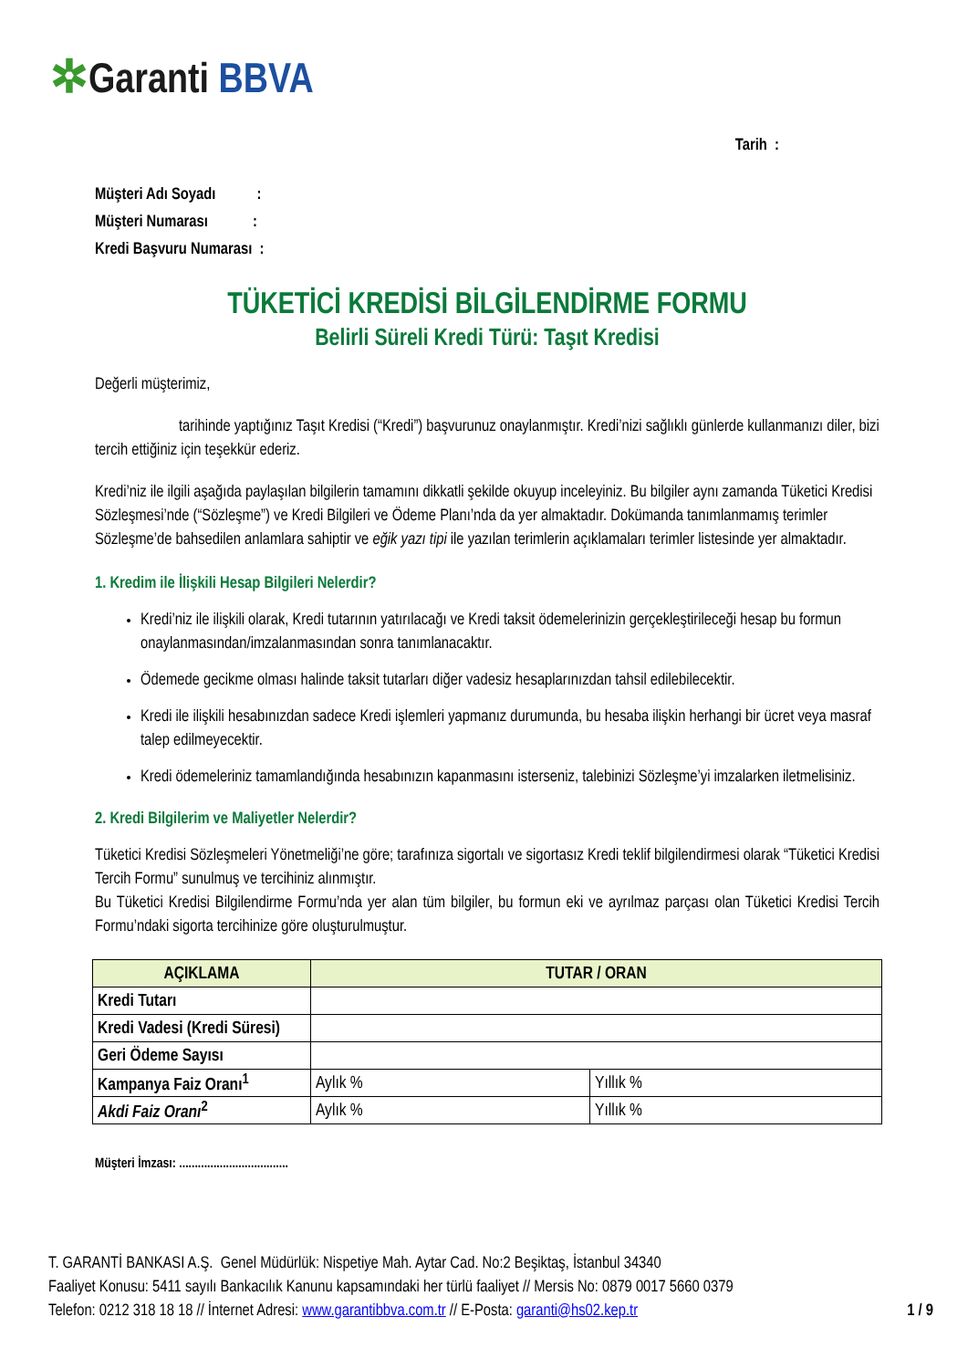✲Garanti BBVA
Tarih :
Müşteri Adı Soyadı :
Müşteri Numarası :
Kredi Başvuru Numarası :
TÜKETİCİ KREDİSİ BİLGİLENDİRME FORMU
Belirli Süreli Kredi Türü: Taşıt Kredisi
Değerli müşterimiz,
tarihinde yaptığınız Taşıt Kredisi (“Kredi”) başvurunuz onaylanmıştır. Kredi’nizi sağlıklı günlerde kullanmanızı diler, bizi tercih ettiğiniz için teşekkür ederiz.
Kredi’niz ile ilgili aşağıda paylaşılan bilgilerin tamamını dikkatli şekilde okuyup inceleyiniz. Bu bilgiler aynı zamanda Tüketici Kredisi Sözleşmesi’nde (“Sözleşme”) ve Kredi Bilgileri ve Ödeme Planı’nda da yer almaktadır. Dokümanda tanımlanmamış terimler Sözleşme’de bahsedilen anlamlara sahiptir ve eğik yazı tipi ile yazılan terimlerin açıklamaları terimler listesinde yer almaktadır.
1. Kredim ile İlişkili Hesap Bilgileri Nelerdir?
Kredi’niz ile ilişkili olarak, Kredi tutarının yatırılacağı ve Kredi taksit ödemelerinizin gerçekleştirileceği hesap bu formun onaylanmasından/imzalanmasından sonra tanımlanacaktır.
Ödemede gecikme olması halinde taksit tutarları diğer vadesiz hesaplarınızdan tahsil edilebilecektir.
Kredi ile ilişkili hesabınızdan sadece Kredi işlemleri yapmanız durumunda, bu hesaba ilişkin herhangi bir ücret veya masraf talep edilmeyecektir.
Kredi ödemeleriniz tamamlandığında hesabınızın kapanmasını isterseniz, talebinizi Sözleşme’yi imzalarken iletmelisiniz.
2. Kredi Bilgilerim ve Maliyetler Nelerdir?
Tüketici Kredisi Sözleşmeleri Yönetmeliği’ne göre; tarafınıza sigortalı ve sigortasız Kredi teklif bilgilendirmesi olarak “Tüketici Kredisi Tercih Formu” sunulmuş ve tercihiniz alınmıştır.
Bu Tüketici Kredisi Bilgilendirme Formu’nda yer alan tüm bilgiler, bu formun eki ve ayrılmaz parçası olan Tüketici Kredisi Tercih Formu’ndaki sigorta tercihinize göre oluşturulmuştur.
| AÇIKLAMA | TUTAR / ORAN | |
| --- | --- | --- |
| Kredi Tutarı | | |
| Kredi Vadesi (Kredi Süresi) | | |
| Geri Ödeme Sayısı | | |
| Kampanya Faiz Oranı<sup>1</sup> | Aylık % | Yıllık % |
| Akdi Faiz Oranı<sup>2</sup> | Aylık % | Yıllık % |
Müşteri İmzası: ...................................
T. GARANTİ BANKASI A.Ş. Genel Müdürlük: Nispetiye Mah. Aytar Cad. No:2 Beşiktaş, İstanbul 34340
Faaliyet Konusu: 5411 sayılı Bankacılık Kanunu kapsamındaki her türlü faaliyet // Mersis No: 0879 0017 5660 0379
Telefon: 0212 318 18 18 // İnternet Adresi: www.garantibbva.com.tr // E-Posta: garanti@hs02.kep.tr 1 / 9